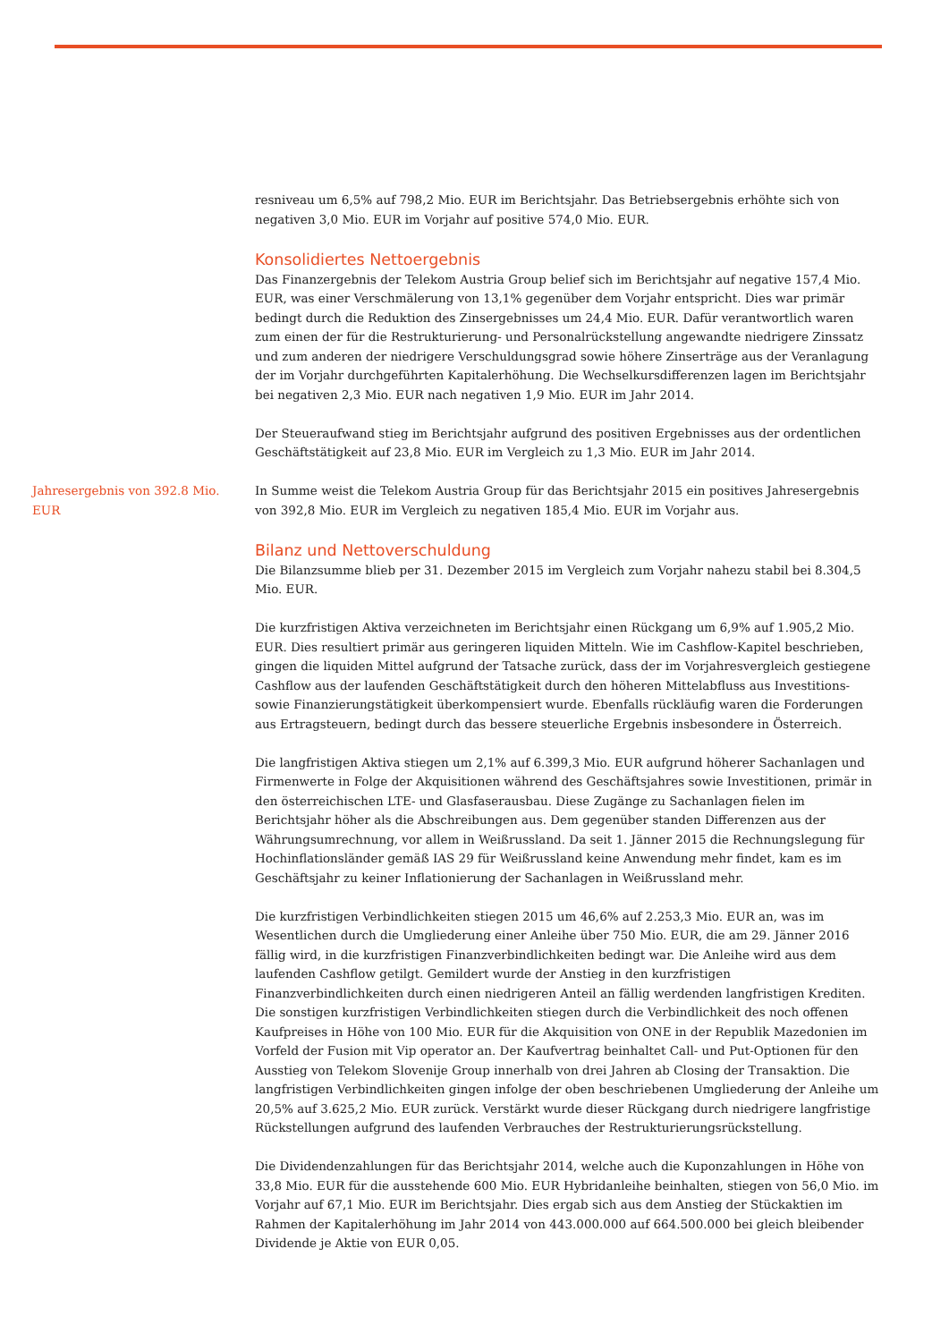resniveau um 6,5% auf 798,2 Mio. EUR im Berichtsjahr. Das Betriebsergebnis erhöhte sich von negativen 3,0 Mio. EUR im Vorjahr auf positive 574,0 Mio. EUR.
Konsolidiertes Nettoergebnis
Das Finanzergebnis der Telekom Austria Group belief sich im Berichtsjahr auf negative 157,4 Mio. EUR, was einer Verschmälerung von 13,1% gegenüber dem Vorjahr entspricht. Dies war primär bedingt durch die Reduktion des Zinsergebnisses um 24,4 Mio. EUR. Dafür verantwortlich waren zum einen der für die Restrukturierung- und Personalrückstellung angewandte niedrigere Zinssatz und zum anderen der niedrigere Verschuldungsgrad sowie höhere Zinserträge aus der Veranlagung der im Vorjahr durchgeführten Kapitalerhöhung. Die Wechselkursdifferenzen lagen im Berichtsjahr bei negativen 2,3 Mio. EUR nach negativen 1,9 Mio. EUR im Jahr 2014.
Der Steueraufwand stieg im Berichtsjahr aufgrund des positiven Ergebnisses aus der ordentlichen Geschäftstätigkeit auf 23,8 Mio. EUR im Vergleich zu 1,3 Mio. EUR im Jahr 2014.
Jahresergebnis von 392.8 Mio. EUR
In Summe weist die Telekom Austria Group für das Berichtsjahr 2015 ein positives Jahresergebnis von 392,8 Mio. EUR im Vergleich zu negativen 185,4 Mio. EUR im Vorjahr aus.
Bilanz und Nettoverschuldung
Die Bilanzsumme blieb per 31. Dezember 2015 im Vergleich zum Vorjahr nahezu stabil bei 8.304,5 Mio. EUR.
Die kurzfristigen Aktiva verzeichneten im Berichtsjahr einen Rückgang um 6,9% auf 1.905,2 Mio. EUR. Dies resultiert primär aus geringeren liquiden Mitteln. Wie im Cashflow-Kapitel beschrieben, gingen die liquiden Mittel aufgrund der Tatsache zurück, dass der im Vorjahresvergleich gestiegene Cashflow aus der laufenden Geschäftstätigkeit durch den höheren Mittelabfluss aus Investitions- sowie Finanzierungstätigkeit überkompensiert wurde. Ebenfalls rückläufig waren die Forderungen aus Ertragsteuern, bedingt durch das bessere steuerliche Ergebnis insbesondere in Österreich.
Die langfristigen Aktiva stiegen um 2,1% auf 6.399,3 Mio. EUR aufgrund höherer Sachanlagen und Firmenwerte in Folge der Akquisitionen während des Geschäftsjahres sowie Investitionen, primär in den österreichischen LTE- und Glasfaserausbau. Diese Zugänge zu Sachanlagen fielen im Berichtsjahr höher als die Abschreibungen aus. Dem gegenüber standen Differenzen aus der Währungsumrechnung, vor allem in Weißrussland. Da seit 1. Jänner 2015 die Rechnungslegung für Hochinflationsländer gemäß IAS 29 für Weißrussland keine Anwendung mehr findet, kam es im Geschäftsjahr zu keiner Inflationierung der Sachanlagen in Weißrussland mehr.
Die kurzfristigen Verbindlichkeiten stiegen 2015 um 46,6% auf 2.253,3 Mio. EUR an, was im Wesentlichen durch die Umgliederung einer Anleihe über 750 Mio. EUR, die am 29. Jänner 2016 fällig wird, in die kurzfristigen Finanzverbindlichkeiten bedingt war. Die Anleihe wird aus dem laufenden Cashflow getilgt. Gemildert wurde der Anstieg in den kurzfristigen Finanzverbindlichkeiten durch einen niedrigeren Anteil an fällig werdenden langfristigen Krediten. Die sonstigen kurzfristigen Verbindlichkeiten stiegen durch die Verbindlichkeit des noch offenen Kaufpreises in Höhe von 100 Mio. EUR für die Akquisition von ONE in der Republik Mazedonien im Vorfeld der Fusion mit Vip operator an. Der Kaufvertrag beinhaltet Call- und Put-Optionen für den Ausstieg von Telekom Slovenije Group innerhalb von drei Jahren ab Closing der Transaktion. Die langfristigen Verbindlichkeiten gingen infolge der oben beschriebenen Umgliederung der Anleihe um 20,5% auf 3.625,2 Mio. EUR zurück. Verstärkt wurde dieser Rückgang durch niedrigere langfristige Rückstellungen aufgrund des laufenden Verbrauches der Restrukturierungsrückstellung.
Die Dividendenzahlungen für das Berichtsjahr 2014, welche auch die Kuponzahlungen in Höhe von 33,8 Mio. EUR für die ausstehende 600 Mio. EUR Hybridanleihe beinhalten, stiegen von 56,0 Mio. im Vorjahr auf 67,1 Mio. EUR im Berichtsjahr. Dies ergab sich aus dem Anstieg der Stückaktien im Rahmen der Kapitalerhöhung im Jahr 2014 von 443.000.000 auf 664.500.000 bei gleich bleibender Dividende je Aktie von EUR 0,05.